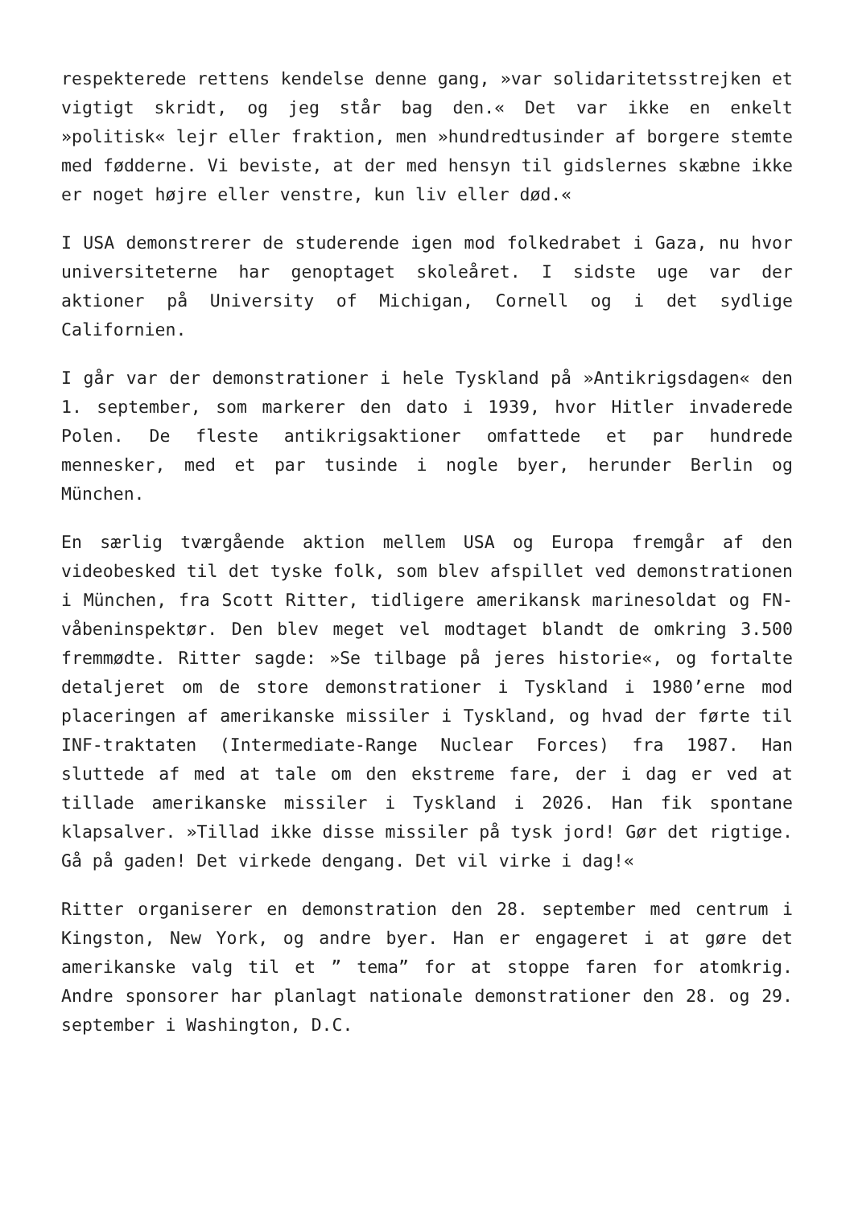respekterede rettens kendelse denne gang, »var solidaritetsstrejken et vigtigt skridt, og jeg står bag den.« Det var ikke en enkelt »politisk« lejr eller fraktion, men »hundredtusinder af borgere stemte med fødderne. Vi beviste, at der med hensyn til gidslernes skæbne ikke er noget højre eller venstre, kun liv eller død.«
I USA demonstrerer de studerende igen mod folkedrabet i Gaza, nu hvor universiteterne har genoptaget skoleåret. I sidste uge var der aktioner på University of Michigan, Cornell og i det sydlige Californien.
I går var der demonstrationer i hele Tyskland på »Antikrigsdagen« den 1. september, som markerer den dato i 1939, hvor Hitler invaderede Polen. De fleste antikrigsaktioner omfattede et par hundrede mennesker, med et par tusinde i nogle byer, herunder Berlin og München.
En særlig tværgående aktion mellem USA og Europa fremgår af den videobesked til det tyske folk, som blev afspillet ved demonstrationen i München, fra Scott Ritter, tidligere amerikansk marinesoldat og FN-våbeninspektør. Den blev meget vel modtaget blandt de omkring 3.500 fremmødte. Ritter sagde: »Se tilbage på jeres historie«, og fortalte detaljeret om de store demonstrationer i Tyskland i 1980’erne mod placeringen af amerikanske missiler i Tyskland, og hvad der førte til INF-traktaten (Intermediate-Range Nuclear Forces) fra 1987. Han sluttede af med at tale om den ekstreme fare, der i dag er ved at tillade amerikanske missiler i Tyskland i 2026. Han fik spontane klapsalver. »Tillad ikke disse missiler på tysk jord! Gør det rigtige. Gå på gaden! Det virkede dengang. Det vil virke i dag!«
Ritter organiserer en demonstration den 28. september med centrum i Kingston, New York, og andre byer. Han er engageret i at gøre det amerikanske valg til et ” tema” for at stoppe faren for atomkrig. Andre sponsorer har planlagt nationale demonstrationer den 28. og 29. september i Washington, D.C.